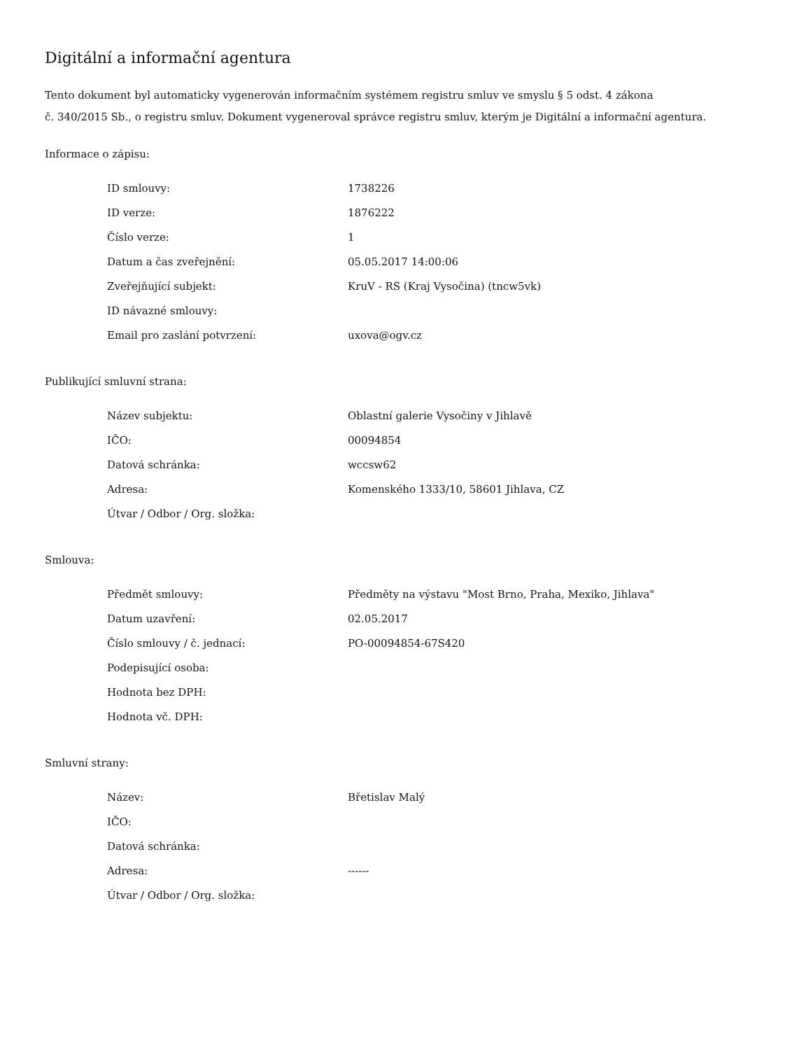Digitální a informační agentura
Tento dokument byl automaticky vygenerován informačním systémem registru smluv ve smyslu § 5 odst. 4 zákona
č. 340/2015 Sb., o registru smluv. Dokument vygeneroval správce registru smluv, kterým je Digitální a informační agentura.
Informace o zápisu:
| ID smlouvy: | 1738226 |
| ID verze: | 1876222 |
| Číslo verze: | 1 |
| Datum a čas zveřejnění: | 05.05.2017 14:00:06 |
| Zveřejňující subjekt: | KruV - RS (Kraj Vysočina) (tncw5vk) |
| ID návazné smlouvy: | |
| Email pro zaslání potvrzení: | uxova@ogv.cz |
Publikující smluvní strana:
| Název subjektu: | Oblastní galerie Vysočiny v Jihlavě |
| IČO: | 00094854 |
| Datová schránka: | wccsw62 |
| Adresa: | Komenského 1333/10, 58601 Jihlava, CZ |
| Útvar / Odbor / Org. složka: | |
Smlouva:
| Předmět smlouvy: | Předměty na výstavu "Most Brno, Praha, Mexiko, Jihlava" |
| Datum uzavření: | 02.05.2017 |
| Číslo smlouvy / č. jednací: | PO-00094854-67S420 |
| Podepisující osoba: | |
| Hodnota bez DPH: | |
| Hodnota vč. DPH: | |
Smluvní strany:
| Název: | Břetislav Malý |
| IČO: | |
| Datová schránka: | |
| Adresa: | ------ |
| Útvar / Odbor / Org. složka: | |